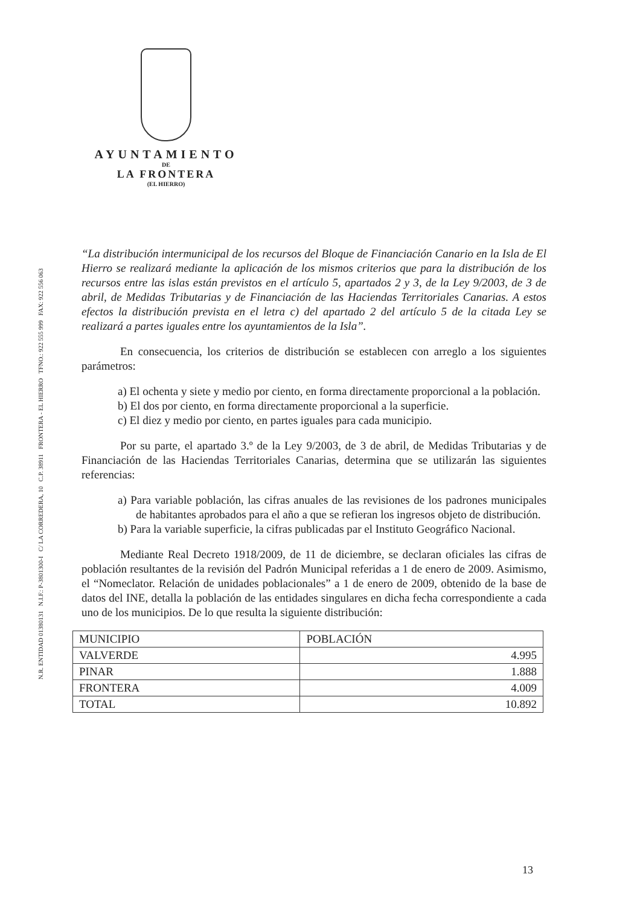N.R. ENTIDAD 01380131 N.I.F.: P-3801300-I C/ LA CORREDERA, 10 C.P. 38911 FRONTERA - EL HIERRO TFNO.: 922 555 999 FAX: 922 556 063
AYUNTAMIENTO
DE
LA FRONTERA
(EL HIERRO)
“La distribución intermunicipal de los recursos del Bloque de Financiación Canario en la Isla de El Hierro se realizará mediante la aplicación de los mismos criterios que para la distribución de los recursos entre las islas están previstos en el artículo 5, apartados 2 y 3, de la Ley 9/2003, de 3 de abril, de Medidas Tributarias y de Financiación de las Haciendas Territoriales Canarias. A estos efectos la distribución prevista en el letra c) del apartado 2 del artículo 5 de la citada Ley se realizará a partes iguales entre los ayuntamientos de la Isla”.
En consecuencia, los criterios de distribución se establecen con arreglo a los siguientes parámetros:
a) El ochenta y siete y medio por ciento, en forma directamente proporcional a la población.
b) El dos por ciento, en forma directamente proporcional a la superficie.
c) El diez y medio por ciento, en partes iguales para cada municipio.
Por su parte, el apartado 3.º de la Ley 9/2003, de 3 de abril, de Medidas Tributarias y de Financiación de las Haciendas Territoriales Canarias, determina que se utilizarán las siguientes referencias:
a) Para variable población, las cifras anuales de las revisiones de los padrones municipales de habitantes aprobados para el año a que se refieran los ingresos objeto de distribución.
b) Para la variable superficie, la cifras publicadas par el Instituto Geográfico Nacional.
Mediante Real Decreto 1918/2009, de 11 de diciembre, se declaran oficiales las cifras de población resultantes de la revisión del Padrón Municipal referidas a 1 de enero de 2009. Asimismo, el “Nomeclator. Relación de unidades poblacionales” a 1 de enero de 2009, obtenido de la base de datos del INE, detalla la población de las entidades singulares en dicha fecha correspondiente a cada uno de los municipios. De lo que resulta la siguiente distribución:
| MUNICIPIO | POBLACIÓN |
| --- | --- |
| VALVERDE | 4.995 |
| PINAR | 1.888 |
| FRONTERA | 4.009 |
| TOTAL | 10.892 |
13